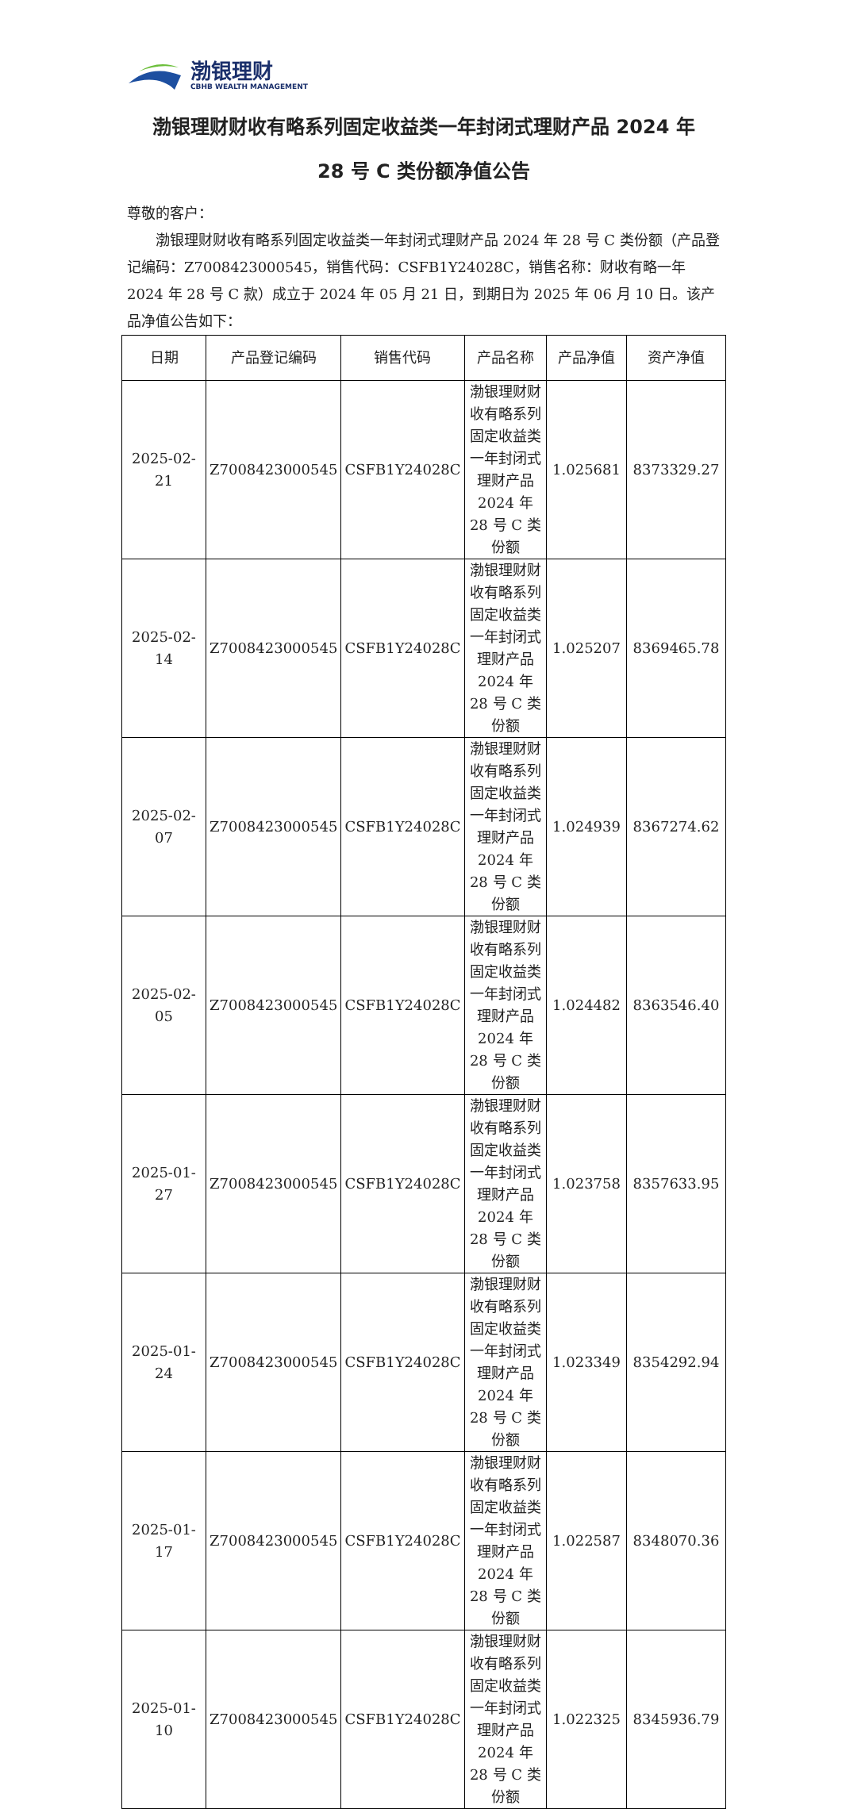渤银理财
CBHB WEALTH MANAGEMENT
渤银理财财收有略系列固定收益类一年封闭式理财产品 2024 年
28 号 C 类份额净值公告
尊敬的客户：
渤银理财财收有略系列固定收益类一年封闭式理财产品 2024 年 28 号 C 类份额（产品登记编码：Z7008423000545，销售代码：CSFB1Y24028C，销售名称：财收有略一年 2024 年 28 号 C 款）成立于 2024 年 05 月 21 日，到期日为 2025 年 06 月 10 日。该产品净值公告如下：
| 日期 | 产品登记编码 | 销售代码 | 产品名称 | 产品净值 | 资产净值 |
| --- | --- | --- | --- | --- | --- |
| 2025-02-21 | Z7008423000545 | CSFB1Y24028C | 渤银理财财收有略系列固定收益类一年封闭式理财产品 2024 年 28 号 C 类份额 | 1.025681 | 8373329.27 |
| 2025-02-14 | Z7008423000545 | CSFB1Y24028C | 渤银理财财收有略系列固定收益类一年封闭式理财产品 2024 年 28 号 C 类份额 | 1.025207 | 8369465.78 |
| 2025-02-07 | Z7008423000545 | CSFB1Y24028C | 渤银理财财收有略系列固定收益类一年封闭式理财产品 2024 年 28 号 C 类份额 | 1.024939 | 8367274.62 |
| 2025-02-05 | Z7008423000545 | CSFB1Y24028C | 渤银理财财收有略系列固定收益类一年封闭式理财产品 2024 年 28 号 C 类份额 | 1.024482 | 8363546.40 |
| 2025-01-27 | Z7008423000545 | CSFB1Y24028C | 渤银理财财收有略系列固定收益类一年封闭式理财产品 2024 年 28 号 C 类份额 | 1.023758 | 8357633.95 |
| 2025-01-24 | Z7008423000545 | CSFB1Y24028C | 渤银理财财收有略系列固定收益类一年封闭式理财产品 2024 年 28 号 C 类份额 | 1.023349 | 8354292.94 |
| 2025-01-17 | Z7008423000545 | CSFB1Y24028C | 渤银理财财收有略系列固定收益类一年封闭式理财产品 2024 年 28 号 C 类份额 | 1.022587 | 8348070.36 |
| 2025-01-10 | Z7008423000545 | CSFB1Y24028C | 渤银理财财收有略系列固定收益类一年封闭式理财产品 2024 年 28 号 C 类份额 | 1.022325 | 8345936.79 |